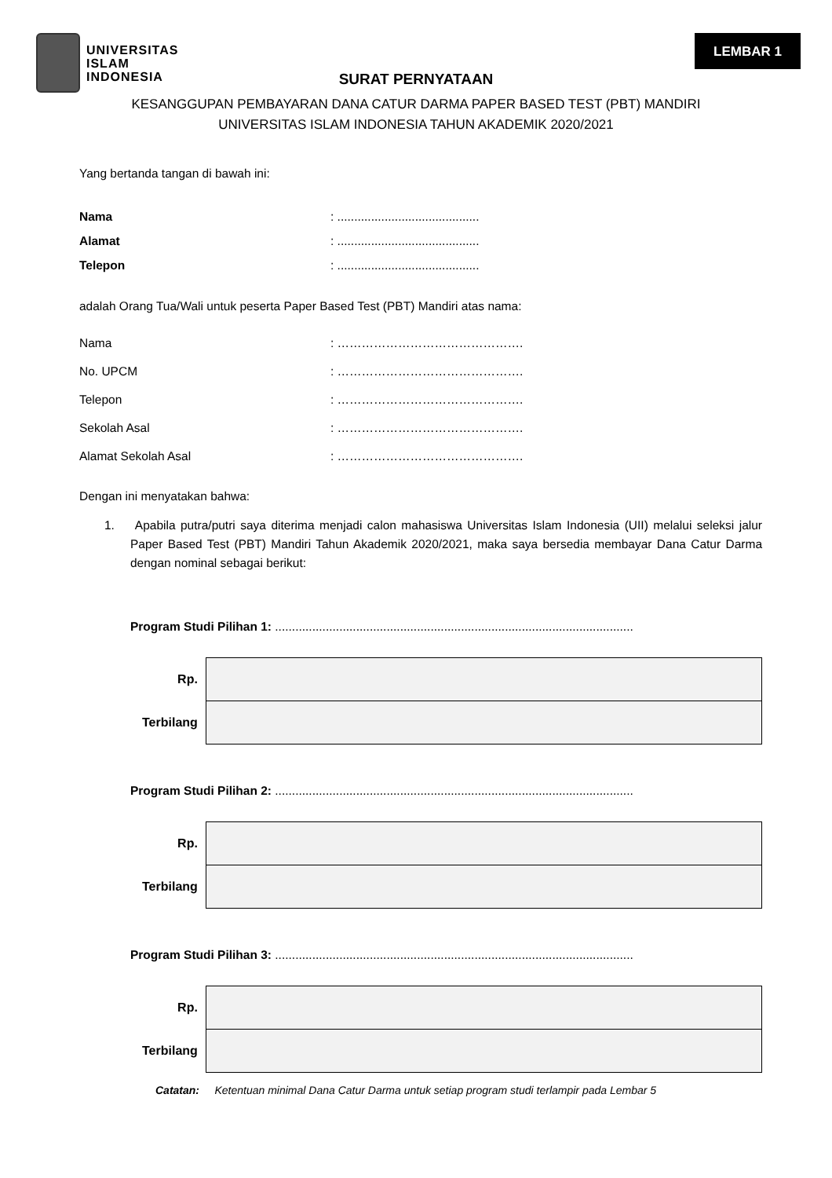UNIVERSITAS
ISLAM
INDONESIA
LEMBAR 1
SURAT PERNYATAAN
KESANGGUPAN PEMBAYARAN DANA CATUR DARMA PAPER BASED TEST (PBT) MANDIRI
UNIVERSITAS ISLAM INDONESIA TAHUN AKADEMIK 2020/2021
Yang bertanda tangan di bawah ini:
Nama: ..........................................
Alamat: ..........................................
Telepon: ..........................................
adalah Orang Tua/Wali untuk peserta Paper Based Test (PBT) Mandiri atas nama:
Nama: ……………………………………….
No. UPCM: ……………………………………….
Telepon: ……………………………………….
Sekolah Asal: ……………………………………….
Alamat Sekolah Asal: ……………………………………….
Dengan ini menyatakan bahwa:
1. Apabila putra/putri saya diterima menjadi calon mahasiswa Universitas Islam Indonesia (UII) melalui seleksi jalur Paper Based Test (PBT) Mandiri Tahun Akademik 2020/2021, maka saya bersedia membayar Dana Catur Darma dengan nominal sebagai berikut:
Program Studi Pilihan 1: ..........................................................................................................
| Rp. | |
| Terbilang | |
Program Studi Pilihan 2: ..........................................................................................................
| Rp. | |
| Terbilang | |
Program Studi Pilihan 3: ..........................................................................................................
| Rp. | |
| Terbilang | |
Catatan: Ketentuan minimal Dana Catur Darma untuk setiap program studi terlampir pada Lembar 5